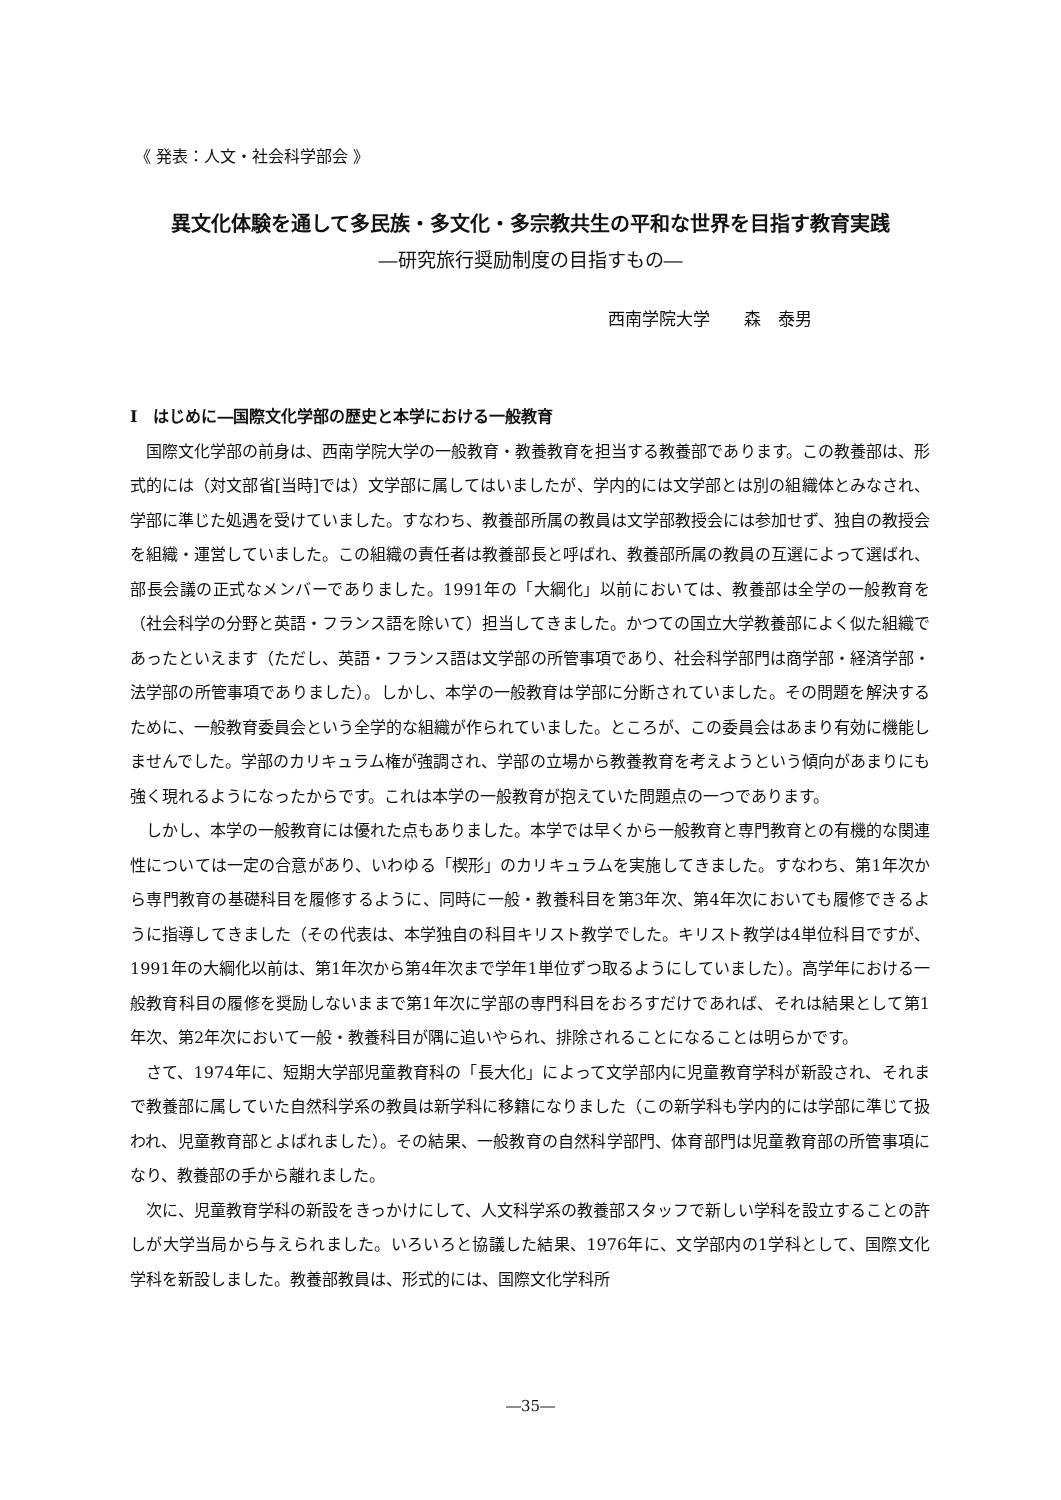《 発表：人文・社会科学部会 》
異文化体験を通して多民族・多文化・多宗教共生の平和な世界を目指す教育実践
―研究旅行奨励制度の目指すもの―
西南学院大学　　森　泰男
I　はじめに―国際文化学部の歴史と本学における一般教育
国際文化学部の前身は、西南学院大学の一般教育・教養教育を担当する教養部であります。この教養部は、形式的には（対文部省[当時]では）文学部に属してはいましたが、学内的には文学部とは別の組織体とみなされ、学部に準じた処遇を受けていました。すなわち、教養部所属の教員は文学部教授会には参加せず、独自の教授会を組織・運営していました。この組織の責任者は教養部長と呼ばれ、教養部所属の教員の互選によって選ばれ、部長会議の正式なメンバーでありました。1991年の「大綱化」以前においては、教養部は全学の一般教育を（社会科学の分野と英語・フランス語を除いて）担当してきました。かつての国立大学教養部によく似た組織であったといえます（ただし、英語・フランス語は文学部の所管事項であり、社会科学部門は商学部・経済学部・法学部の所管事項でありました）。しかし、本学の一般教育は学部に分断されていました。その問題を解決するために、一般教育委員会という全学的な組織が作られていました。ところが、この委員会はあまり有効に機能しませんでした。学部のカリキュラム権が強調され、学部の立場から教養教育を考えようという傾向があまりにも強く現れるようになったからです。これは本学の一般教育が抱えていた問題点の一つであります。
しかし、本学の一般教育には優れた点もありました。本学では早くから一般教育と専門教育との有機的な関連性については一定の合意があり、いわゆる「楔形」のカリキュラムを実施してきました。すなわち、第1年次から専門教育の基礎科目を履修するように、同時に一般・教養科目を第3年次、第4年次においても履修できるように指導してきました（その代表は、本学独自の科目キリスト教学でした。キリスト教学は4単位科目ですが、1991年の大綱化以前は、第1年次から第4年次まで学年1単位ずつ取るようにしていました）。高学年における一般教育科目の履修を奨励しないままで第1年次に学部の専門科目をおろすだけであれば、それは結果として第1年次、第2年次において一般・教養科目が隅に追いやられ、排除されることになることは明らかです。
さて、1974年に、短期大学部児童教育科の「長大化」によって文学部内に児童教育学科が新設され、それまで教養部に属していた自然科学系の教員は新学科に移籍になりました（この新学科も学内的には学部に準じて扱われ、児童教育部とよばれました）。その結果、一般教育の自然科学部門、体育部門は児童教育部の所管事項になり、教養部の手から離れました。
次に、児童教育学科の新設をきっかけにして、人文科学系の教養部スタッフで新しい学科を設立することの許しが大学当局から与えられました。いろいろと協議した結果、1976年に、文学部内の1学科として、国際文化学科を新設しました。教養部教員は、形式的には、国際文化学科所
―35―